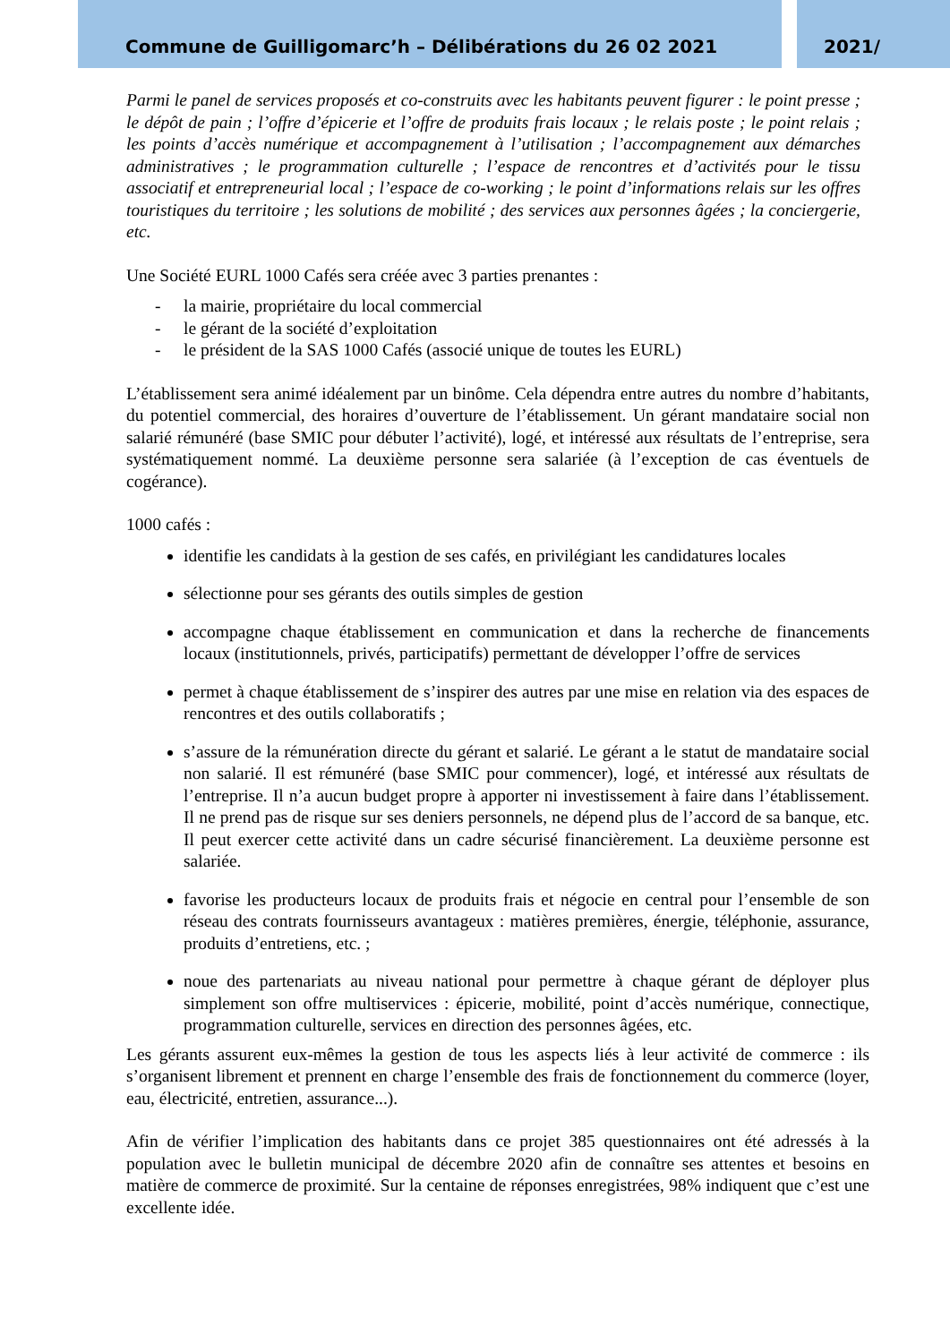Commune de Guilligomarc’h – Délibérations du 26 02 2021 2021/
Parmi le panel de services proposés et co-construits avec les habitants peuvent figurer : le point presse ; le dépôt de pain ; l’offre d’épicerie et l’offre de produits frais locaux ; le relais poste ; le point relais ; les points d’accès numérique et accompagnement à l’utilisation ; l’accompagnement aux démarches administratives ; le programmation culturelle ; l’espace de rencontres et d’activités pour le tissu associatif et entrepreneurial local ; l’espace de co-working ; le point d’informations relais sur les offres touristiques du territoire ; les solutions de mobilité ; des services aux personnes âgées ; la conciergerie, etc.
Une Société EURL 1000 Cafés sera créée avec 3 parties prenantes :
- la mairie, propriétaire du local commercial
- le gérant de la société d’exploitation
- le président de la SAS 1000 Cafés (associé unique de toutes les EURL)
L’établissement sera animé idéalement par un binôme. Cela dépendra entre autres du nombre d’habitants, du potentiel commercial, des horaires d’ouverture de l’établissement. Un gérant mandataire social non salarié rémunéré (base SMIC pour débuter l’activité), logé, et intéressé aux résultats de l’entreprise, sera systématiquement nommé. La deuxième personne sera salariée (à l’exception de cas éventuels de cogérance).
1000 cafés :
identifie les candidats à la gestion de ses cafés, en privilégiant les candidatures locales
sélectionne pour ses gérants des outils simples de gestion
accompagne chaque établissement en communication et dans la recherche de financements locaux (institutionnels, privés, participatifs) permettant de développer l’offre de services
permet à chaque établissement de s’inspirer des autres par une mise en relation via des espaces de rencontres et des outils collaboratifs ;
s’assure de la rémunération directe du gérant et salarié. Le gérant a le statut de mandataire social non salarié. Il est rémunéré (base SMIC pour commencer), logé, et intéressé aux résultats de l’entreprise. Il n’a aucun budget propre à apporter ni investissement à faire dans l’établissement. Il ne prend pas de risque sur ses deniers personnels, ne dépend plus de l’accord de sa banque, etc. Il peut exercer cette activité dans un cadre sécurisé financièrement. La deuxième personne est salariée.
favorise les producteurs locaux de produits frais et négocie en central pour l’ensemble de son réseau des contrats fournisseurs avantageux : matières premières, énergie, téléphonie, assurance, produits d’entretiens, etc. ;
noue des partenariats au niveau national pour permettre à chaque gérant de déployer plus simplement son offre multiservices : épicerie, mobilité, point d’accès numérique, connectique, programmation culturelle, services en direction des personnes âgées, etc.
Les gérants assurent eux-mêmes la gestion de tous les aspects liés à leur activité de commerce : ils s’organisent librement et prennent en charge l’ensemble des frais de fonctionnement du commerce (loyer, eau, électricité, entretien, assurance...).
Afin de vérifier l’implication des habitants dans ce projet 385 questionnaires ont été adressés à la population avec le bulletin municipal de décembre 2020 afin de connaître ses attentes et besoins en matière de commerce de proximité. Sur la centaine de réponses enregistrées, 98% indiquent que c’est une excellente idée.